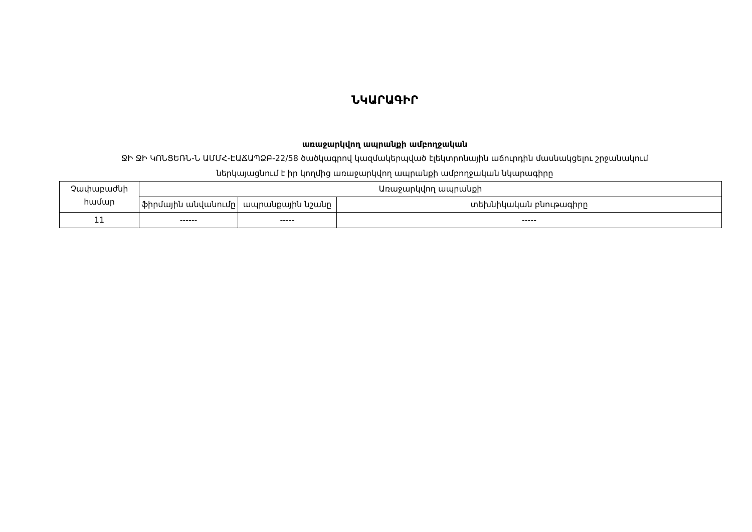ՆԿԱՐԱԳԻՐ
առաջարկվող ապրանքի ամբողջական
ՋԻ ՋԻ ԿՈՆՑԵՌՆ-Ն ԱՄՄՀ-ԷԱՃԱՊՁԲ-22/58 ծածկագրով կազմակերպված էլեկտրոնային աճուրդին մասնակցելու շրջանակում
ներկայացնում է իր կողմից առաջարկվող ապրանքի ամբողջական նկարագիրը
| Չափաբաժնի համար | Առաջարկվող ապրանքի | | |
| --- | --- | --- | --- |
| | ֆիրմային անվանումը | ապրանքային նշանը | տեխնիկական բնութագիրը |
| 11 | ------ | ----- | ----- |